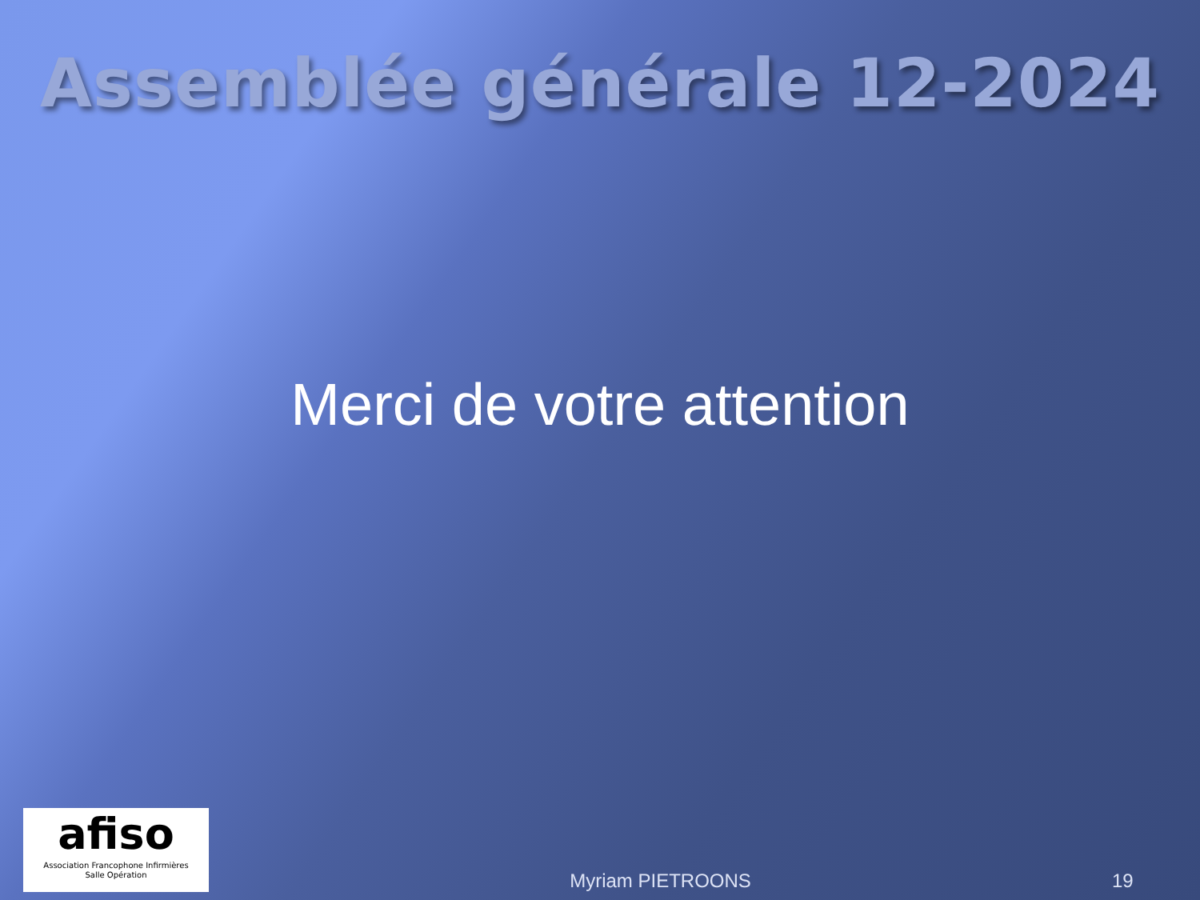Assemblée générale 12-2024
Merci de votre attention
afiso
Association Francophone Infirmières
Salle Opération
Myriam PIETROONS
19